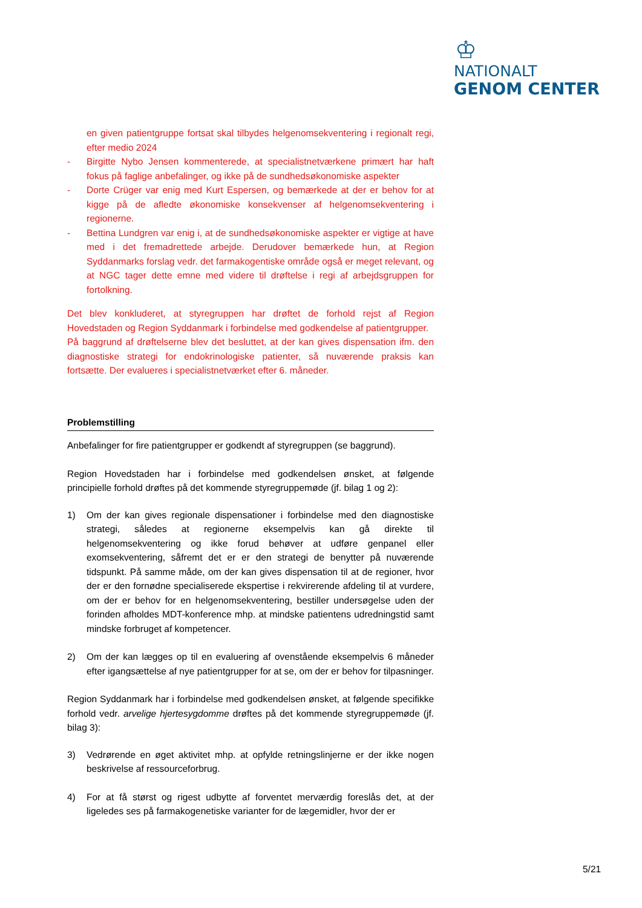♔
NATIONALT
GENOM CENTER
en given patientgruppe fortsat skal tilbydes helgenomsekventering i regionalt regi, efter medio 2024
- Birgitte Nybo Jensen kommenterede, at specialistnetværkene primært har haft fokus på faglige anbefalinger, og ikke på de sundhedsøkonomiske aspekter
- Dorte Crüger var enig med Kurt Espersen, og bemærkede at der er behov for at kigge på de afledte økonomiske konsekvenser af helgenomsekventering i regionerne.
- Bettina Lundgren var enig i, at de sundhedsøkonomiske aspekter er vigtige at have med i det fremadrettede arbejde. Derudover bemærkede hun, at Region Syddanmarks forslag vedr. det farmakogentiske område også er meget relevant, og at NGC tager dette emne med videre til drøftelse i regi af arbejdsgruppen for fortolkning.
Det blev konkluderet, at styregruppen har drøftet de forhold rejst af Region Hovedstaden og Region Syddanmark i forbindelse med godkendelse af patientgrupper.
På baggrund af drøftelserne blev det besluttet, at der kan gives dispensation ifm. den diagnostiske strategi for endokrinologiske patienter, så nuværende praksis kan fortsætte. Der evalueres i specialistnetværket efter 6. måneder.
Problemstilling
Anbefalinger for fire patientgrupper er godkendt af styregruppen (se baggrund).
Region Hovedstaden har i forbindelse med godkendelsen ønsket, at følgende principielle forhold drøftes på det kommende styregruppemøde (jf. bilag 1 og 2):
1) Om der kan gives regionale dispensationer i forbindelse med den diagnostiske strategi, således at regionerne eksempelvis kan gå direkte til helgenomsekventering og ikke forud behøver at udføre genpanel eller exomsekventering, såfremt det er er den strategi de benytter på nuværende tidspunkt. På samme måde, om der kan gives dispensation til at de regioner, hvor der er den fornødne specialiserede ekspertise i rekvirerende afdeling til at vurdere, om der er behov for en helgenomsekventering, bestiller undersøgelse uden der forinden afholdes MDT-konference mhp. at mindske patientens udredningstid samt mindske forbruget af kompetencer.
2) Om der kan lægges op til en evaluering af ovenstående eksempelvis 6 måneder efter igangsættelse af nye patientgrupper for at se, om der er behov for tilpasninger.
Region Syddanmark har i forbindelse med godkendelsen ønsket, at følgende specifikke forhold vedr. arvelige hjertesygdomme drøftes på det kommende styregruppemøde (jf. bilag 3):
3) Vedrørende en øget aktivitet mhp. at opfylde retningslinjerne er der ikke nogen beskrivelse af ressourceforbrug.
4) For at få størst og rigest udbytte af forventet merværdig foreslås det, at der ligeledes ses på farmakogenetiske varianter for de lægemidler, hvor der er
5/21